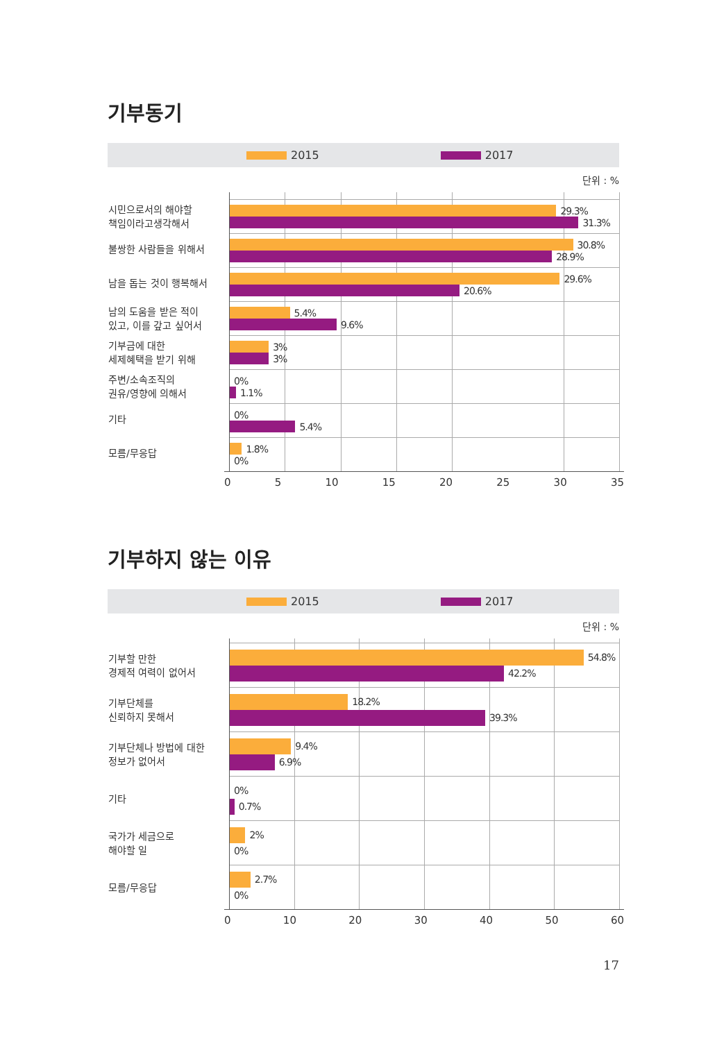기부동기
2015 2017
단위 : %
시민으로서의 해야할
책임이라고생각해서
29.3%
31.3%
불쌍한 사람들을 위해서
30.8%
28.9%
남을 돕는 것이 행복해서
29.6%
20.6%
남의 도움을 받은 적이
있고, 이를 갚고 싶어서
5.4%
9.6%
기부금에 대한
세제혜택을 받기 위해
3%
3%
주변/소속조직의
권유/영향에 의해서
0%
1.1%
기타
0%
5.4%
모름/무응답
1.8%
0%
0 5 10 15 20 25 30 35
기부하지 않는 이유
2015 2017
단위 : %
기부할 만한
경제적 여력이 없어서
54.8%
42.2%
기부단체를
신뢰하지 못해서
18.2%
39.3%
기부단체나 방법에 대한
정보가 없어서
9.4%
6.9%
기타
0%
0.7%
국가가 세금으로
해야할 일
2%
0%
모름/무응답
2.7%
0%
0 10 20 30 40 50 60
17